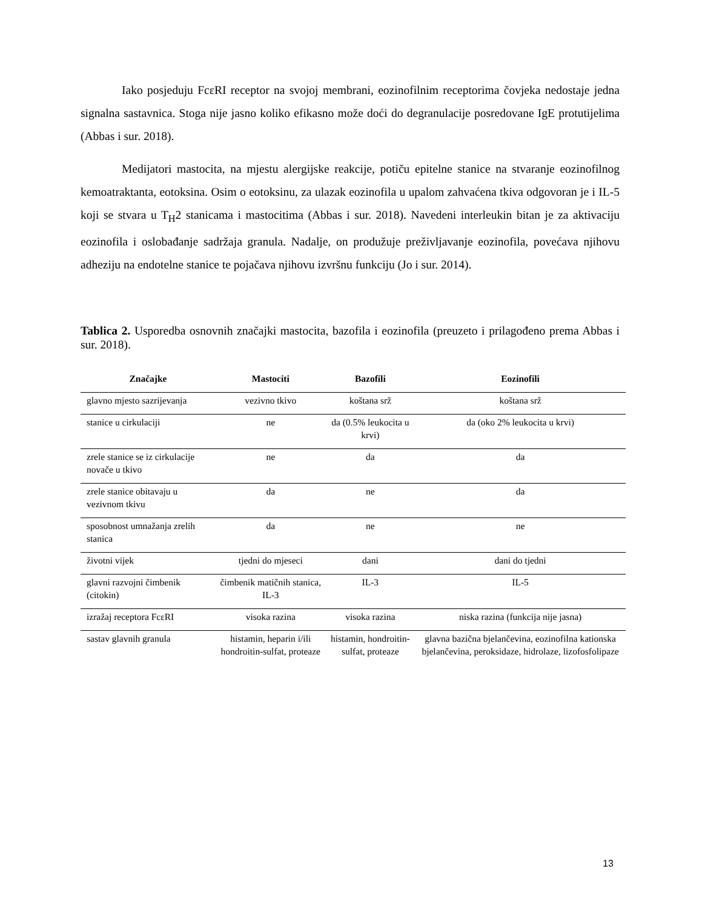Iako posjeduju FcεRI receptor na svojoj membrani, eozinofilnim receptorima čovjeka nedostaje jedna signalna sastavnica. Stoga nije jasno koliko efikasno može doći do degranulacije posredovane IgE protutijelima (Abbas i sur. 2018).
Medijatori mastocita, na mjestu alergijske reakcije, potiču epitelne stanice na stvaranje eozinofilnog kemoatraktanta, eotoksina. Osim o eotoksinu, za ulazak eozinofila u upalom zahvaćena tkiva odgovoran je i IL-5 koji se stvara u T<sub>H</sub>2 stanicama i mastocitima (Abbas i sur. 2018). Navedeni interleukin bitan je za aktivaciju eozinofila i oslobađanje sadržaja granula. Nadalje, on produžuje preživljavanje eozinofila, povećava njihovu adheziju na endotelne stanice te pojačava njihovu izvršnu funkciju (Jo i sur. 2014).
Tablica 2. Usporedba osnovnih značajki mastocita, bazofila i eozinofila (preuzeto i prilagođeno prema Abbas i sur. 2018).
| Značajke | Mastociti | Bazofili | Eozinofili |
| --- | --- | --- | --- |
| glavno mjesto sazrijevanja | vezivno tkivo | koštana srž | koštana srž |
| stanice u cirkulaciji | ne | da (0.5% leukocita u krvi) | da (oko 2% leukocita u krvi) |
| zrele stanice se iz cirkulacije novače u tkivo | ne | da | da |
| zrele stanice obitavaju u vezivnom tkivu | da | ne | da |
| sposobnost umnažanja zrelih stanica | da | ne | ne |
| životni vijek | tjedni do mjeseci | dani | dani do tjedni |
| glavni razvojni čimbenik (citokin) | čimbenik matičnih stanica, IL-3 | IL-3 | IL-5 |
| izražaj receptora FcεRI | visoka razina | visoka razina | niska razina (funkcija nije jasna) |
| sastav glavnih granula | histamin, heparin i/ili hondroitin-sulfat, proteaze | histamin, hondroitin-sulfat, proteaze | glavna bazična bjelančevina, eozinofilna kationska bjelančevina, peroksidaze, hidrolaze, lizofosfolipaze |
13